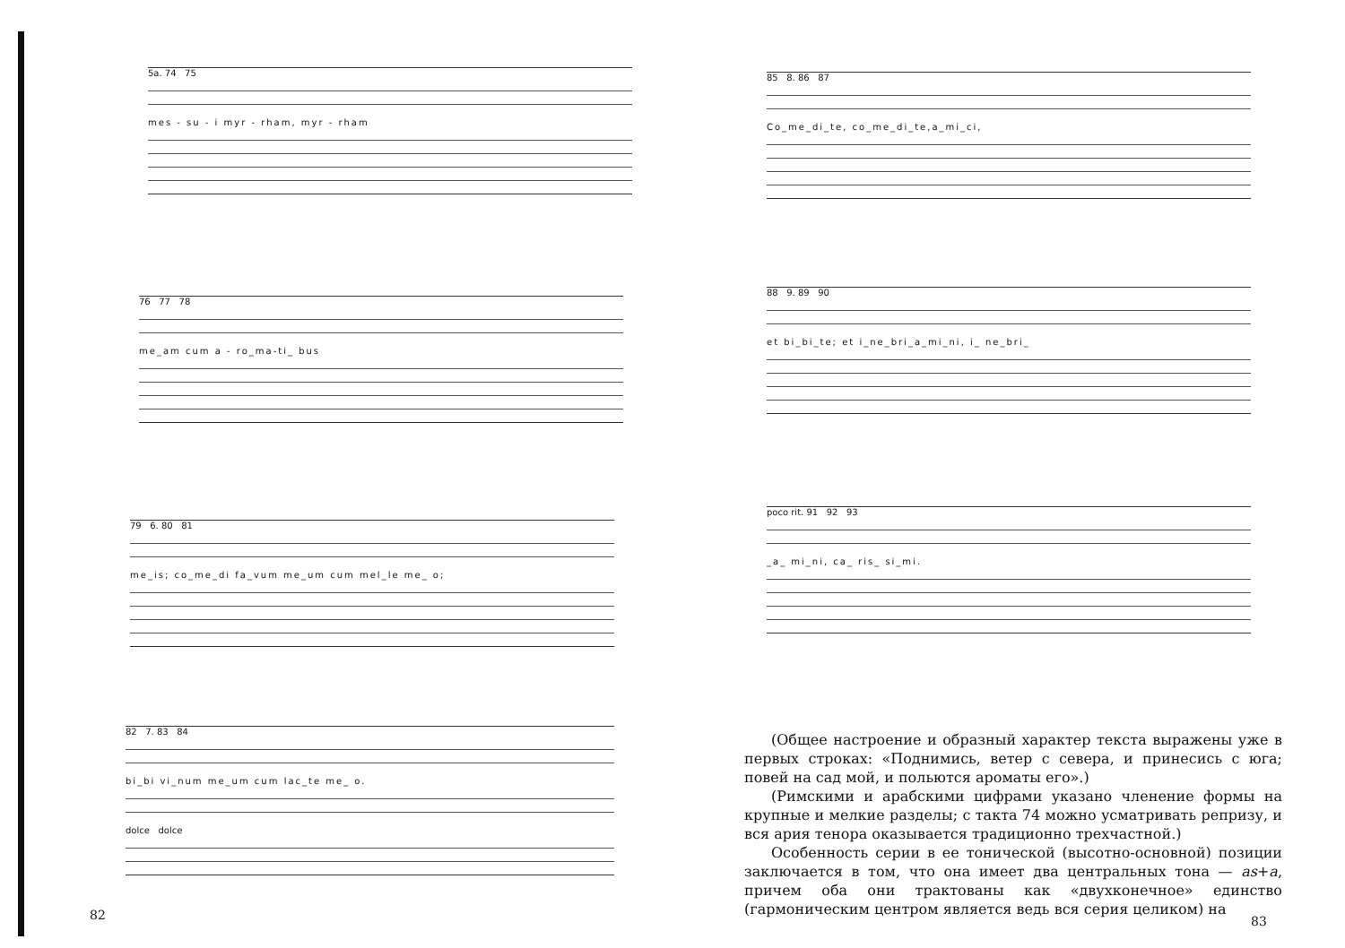5a. 74 75
mes - su - i myr - rham, myr - rham
76 77 78
me_am cum a - ro_ma-ti_ bus
79 6. 80 81
me_is; co_me_di fa_vum me_um cum mel_le me_ o;
82 7. 83 84
bi_bi vi_num me_um cum lac_te me_ o.
dolce dolce
82
85 8. 86 87
Co_me_di_te, co_me_di_te,a_mi_ci,
88 9. 89 90
et bi_bi_te; et i_ne_bri_a_mi_ni, i_ ne_bri_
poco rit. 91 92 93
_a_ mi_ni, ca_ ris_ si_mi.
(Общее настроение и образный характер текста выражены уже в первых строках: «Поднимись, ветер с севера, и принесись с юга; повей на сад мой, и польются ароматы его».)
(Римскими и арабскими цифрами указано членение формы на крупные и мелкие разделы; с такта 74 можно усматривать репризу, и вся ария тенора оказывается традиционно трехчастной.)
Особенность серии в ее тонической (высотно-основной) позиции заключается в том, что она имеет два центральных тона — as+a, причем оба они трактованы как «двухконечное» единство (гармоническим центром является ведь вся серия целиком) на
83